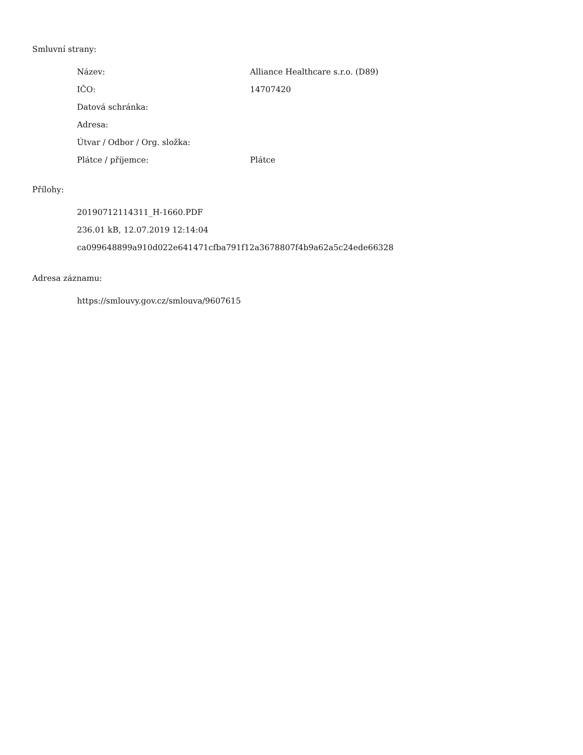Smluvní strany:
| Název: | Alliance Healthcare s.r.o. (D89) |
| IČO: | 14707420 |
| Datová schránka: | |
| Adresa: | |
| Útvar / Odbor / Org. složka: | |
| Plátce / příjemce: | Plátce |
Přílohy:
20190712114311_H-1660.PDF
236.01 kB, 12.07.2019 12:14:04
ca099648899a910d022e641471cfba791f12a3678807f4b9a62a5c24ede66328
Adresa záznamu:
https://smlouvy.gov.cz/smlouva/9607615